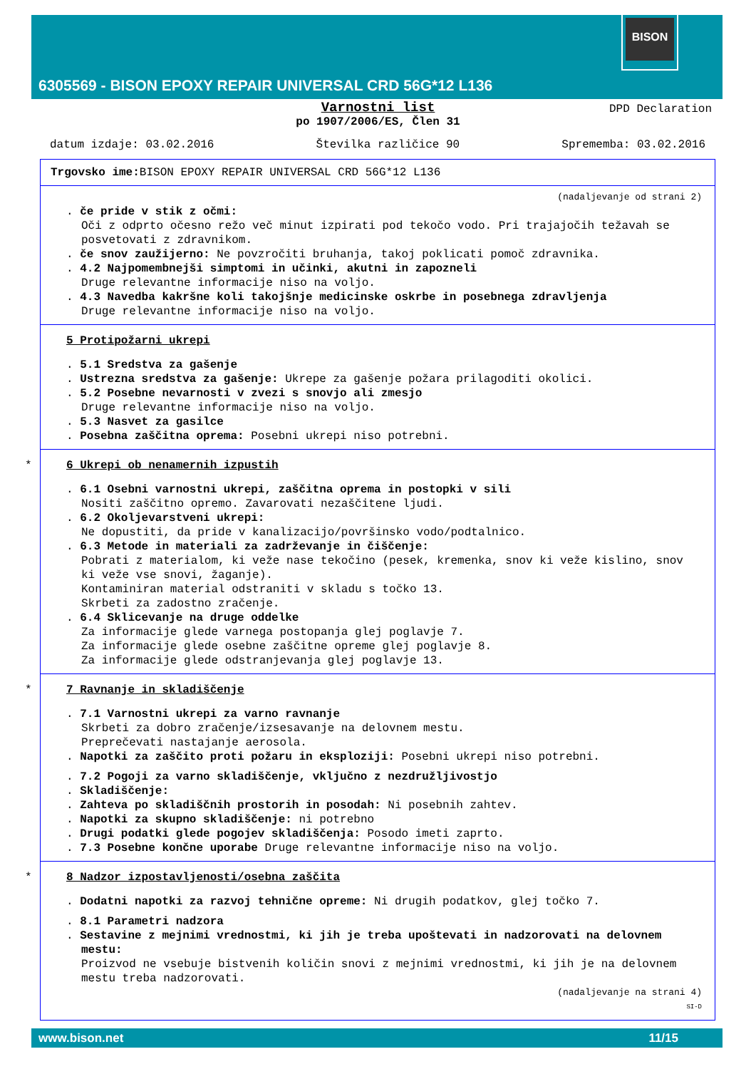BISON
6305569 - BISON EPOXY REPAIR UNIVERSAL CRD 56G*12 L136
Varnostni list
po 1907/2006/ES, Člen 31
DPD Declaration
datum izdaje: 03.02.2016 Številka različice 90 Sprememba: 03.02.2016
Trgovsko ime: BISON EPOXY REPAIR UNIVERSAL CRD 56G*12 L136
(nadaljevanje od strani 2)
. če pride v stik z očmi:
Oči z odprto očesno režo več minut izpirati pod tekočo vodo. Pri trajajočih težavah se posvetovati z zdravnikom.
. če snov zaužijerno: Ne povzročiti bruhanja, takoj poklicati pomoč zdravnika.
. 4.2 Najpomembnejši simptomi in učinki, akutni in zapozneli
Druge relevantne informacije niso na voljo.
. 4.3 Navedba kakršne koli takojšnje medicinske oskrbe in posebnega zdravljenja
Druge relevantne informacije niso na voljo.
5 Protipožarni ukrepi
. 5.1 Sredstva za gašenje
. Ustrezna sredstva za gašenje: Ukrepe za gašenje požara prilagoditi okolici.
. 5.2 Posebne nevarnosti v zvezi s snovjo ali zmesjo
Druge relevantne informacije niso na voljo.
. 5.3 Nasvet za gasilce
. Posebna zaščitna oprema: Posebni ukrepi niso potrebni.
*
6 Ukrepi ob nenamernih izpustih
. 6.1 Osebni varnostni ukrepi, zaščitna oprema in postopki v sili
Nositi zaščitno opremo. Zavarovati nezaščitene ljudi.
. 6.2 Okoljevarstveni ukrepi:
Ne dopustiti, da pride v kanalizacijo/površinsko vodo/podtalnico.
. 6.3 Metode in materiali za zadrževanje in čiščenje:
Pobrati z materialom, ki veže nase tekočino (pesek, kremenka, snov ki veže kislino, snov ki veže vse snovi, žaganje).
Kontaminiran material odstraniti v skladu s točko 13.
Skrbeti za zadostno zračenje.
. 6.4 Sklicevanje na druge oddelke
Za informacije glede varnega postopanja glej poglavje 7.
Za informacije glede osebne zaščitne opreme glej poglavje 8.
Za informacije glede odstranjevanja glej poglavje 13.
*
7 Ravnanje in skladiščenje
. 7.1 Varnostni ukrepi za varno ravnanje
Skrbeti za dobro zračenje/izsesavanje na delovnem mestu.
Preprečevati nastajanje aerosola.
. Napotki za zaščito proti požaru in eksploziji: Posebni ukrepi niso potrebni.
. 7.2 Pogoji za varno skladiščenje, vključno z nezdružljivostjo
. Skladiščenje:
. Zahteva po skladiščnih prostorih in posodah: Ni posebnih zahtev.
. Napotki za skupno skladiščenje: ni potrebno
. Drugi podatki glede pogojev skladiščenja: Posodo imeti zaprto.
. 7.3 Posebne končne uporabe Druge relevantne informacije niso na voljo.
*
8 Nadzor izpostavljenosti/osebna zaščita
. Dodatni napotki za razvoj tehnične opreme: Ni drugih podatkov, glej točko 7.
. 8.1 Parametri nadzora
. Sestavine z mejnimi vrednostmi, ki jih je treba upoštevati in nadzorovati na delovnem mestu:
Proizvod ne vsebuje bistvenih količin snovi z mejnimi vrednostmi, ki jih je na delovnem mestu treba nadzorovati.
(nadaljevanje na strani 4)
SI-D
www.bison.net 11/15